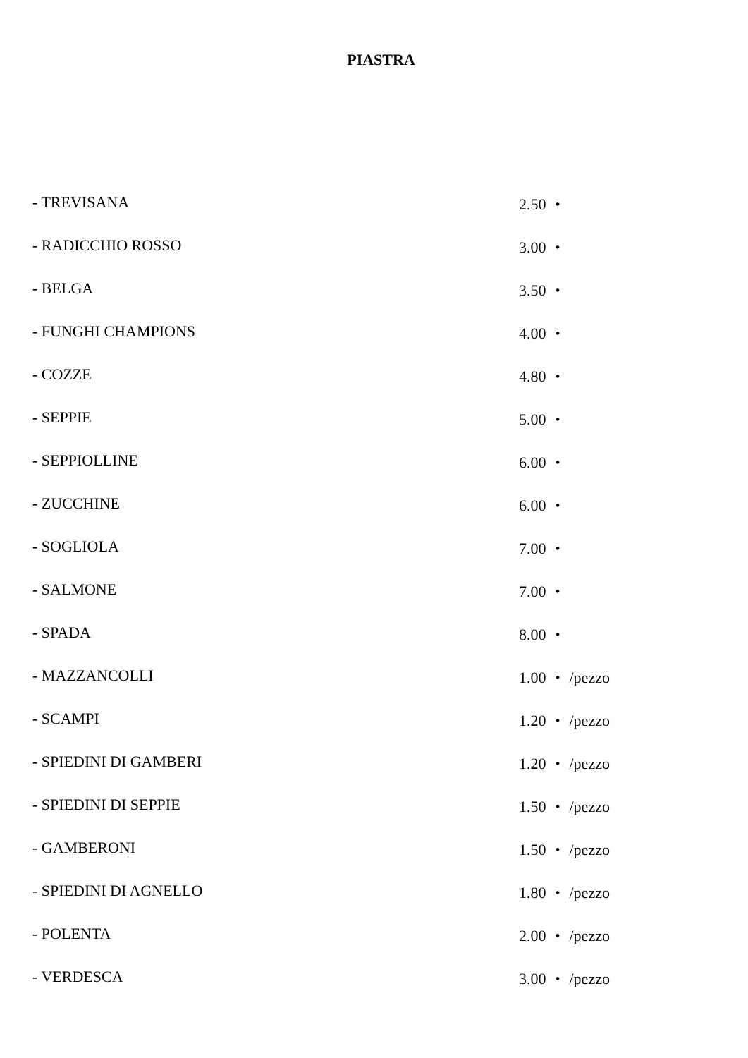PIASTRA
| - TREVISANA | 2.50 ・ |
| - RADICCHIO ROSSO | 3.00 ・ |
| - BELGA | 3.50 ・ |
| - FUNGHI CHAMPIONS | 4.00 ・ |
| - COZZE | 4.80 ・ |
| - SEPPIE | 5.00 ・ |
| - SEPPIOLLINE | 6.00 ・ |
| - ZUCCHINE | 6.00 ・ |
| - SOGLIOLA | 7.00 ・ |
| - SALMONE | 7.00 ・ |
| - SPADA | 8.00 ・ |
| - MAZZANCOLLI | 1.00 ・ /pezzo |
| - SCAMPI | 1.20 ・ /pezzo |
| - SPIEDINI DI GAMBERI | 1.20 ・ /pezzo |
| - SPIEDINI DI SEPPIE | 1.50 ・ /pezzo |
| - GAMBERONI | 1.50 ・ /pezzo |
| - SPIEDINI DI AGNELLO | 1.80 ・ /pezzo |
| - POLENTA | 2.00 ・ /pezzo |
| - VERDESCA | 3.00 ・ /pezzo |